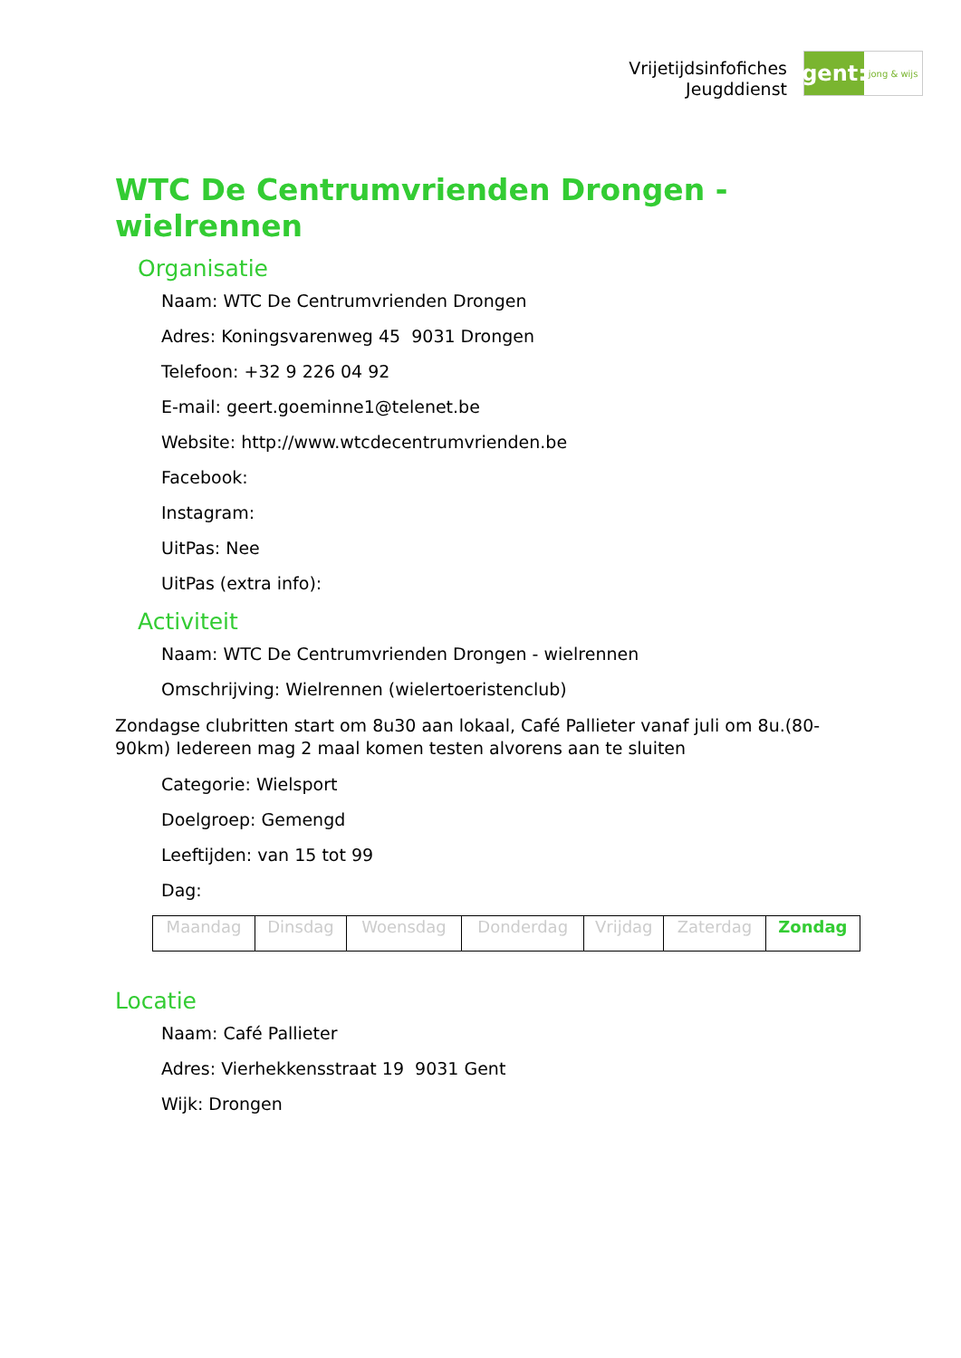Vrijetijdsinfofiches
Jeugddienst
gent:
jong & wijs
WTC De Centrumvrienden Drongen - wielrennen
Organisatie
Naam: WTC De Centrumvrienden Drongen
Adres: Koningsvarenweg 45 9031 Drongen
Telefoon: +32 9 226 04 92
E-mail: geert.goeminne1@telenet.be
Website: http://www.wtcdecentrumvrienden.be
Facebook:
Instagram:
UitPas: Nee
UitPas (extra info):
Activiteit
Naam: WTC De Centrumvrienden Drongen - wielrennen
Omschrijving: Wielrennen (wielertoeristenclub)
Zondagse clubritten start om 8u30 aan lokaal, Café Pallieter vanaf juli om 8u.(80-90km) Iedereen mag 2 maal komen testen alvorens aan te sluiten
Categorie: Wielsport
Doelgroep: Gemengd
Leeftijden: van 15 tot 99
Dag:
| Maandag | Dinsdag | Woensdag | Donderdag | Vrijdag | Zaterdag | Zondag |
Locatie
Naam: Café Pallieter
Adres: Vierhekkensstraat 19 9031 Gent
Wijk: Drongen